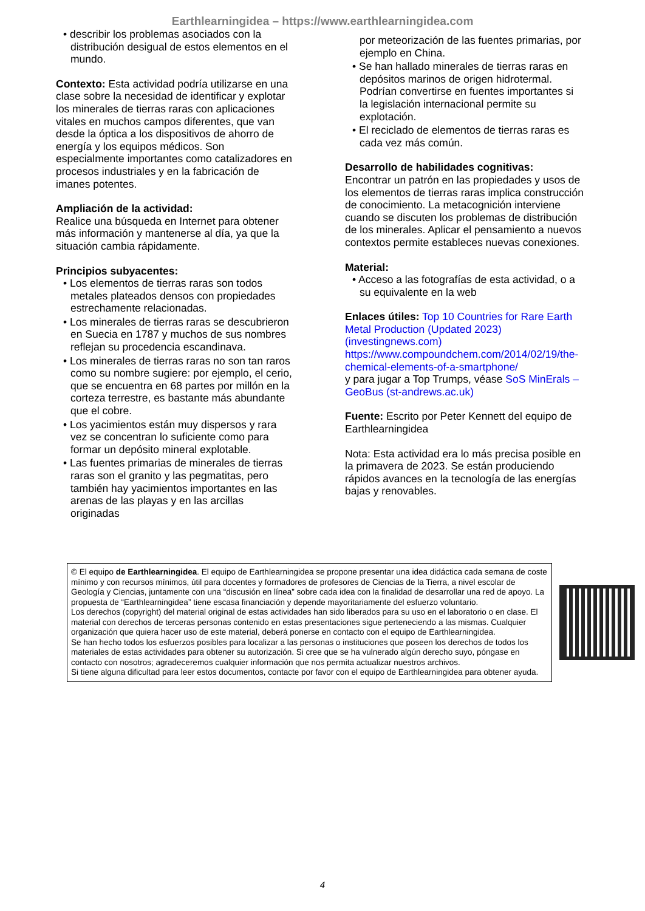Earthlearningidea – https://www.earthlearningidea.com
• describir los problemas asociados con la distribución desigual de estos elementos en el mundo.
Contexto: Esta actividad podría utilizarse en una clase sobre la necesidad de identificar y explotar los minerales de tierras raras con aplicaciones vitales en muchos campos diferentes, que van desde la óptica a los dispositivos de ahorro de energía y los equipos médicos. Son especialmente importantes como catalizadores en procesos industriales y en la fabricación de imanes potentes.
Ampliación de la actividad:
Realice una búsqueda en Internet para obtener más información y mantenerse al día, ya que la situación cambia rápidamente.
Principios subyacentes:
• Los elementos de tierras raras son todos metales plateados densos con propiedades estrechamente relacionadas.
• Los minerales de tierras raras se descubrieron en Suecia en 1787 y muchos de sus nombres reflejan su procedencia escandinava.
• Los minerales de tierras raras no son tan raros como su nombre sugiere: por ejemplo, el cerio, que se encuentra en 68 partes por millón en la corteza terrestre, es bastante más abundante que el cobre.
• Los yacimientos están muy dispersos y rara vez se concentran lo suficiente como para formar un depósito mineral explotable.
• Las fuentes primarias de minerales de tierras raras son el granito y las pegmatitas, pero también hay yacimientos importantes en las arenas de las playas y en las arcillas originadas
por meteorización de las fuentes primarias, por ejemplo en China.
• Se han hallado minerales de tierras raras en depósitos marinos de origen hidrotermal. Podrían convertirse en fuentes importantes si la legislación internacional permite su explotación.
• El reciclado de elementos de tierras raras es cada vez más común.
Desarrollo de habilidades cognitivas:
Encontrar un patrón en las propiedades y usos de los elementos de tierras raras implica construcción de conocimiento. La metacognición interviene cuando se discuten los problemas de distribución de los minerales. Aplicar el pensamiento a nuevos contextos permite estableces nuevas conexiones.
Material:
• Acceso a las fotografías de esta actividad, o a su equivalente en la web
Enlaces útiles: Top 10 Countries for Rare Earth Metal Production (Updated 2023) (investingnews.com)
https://www.compoundchem.com/2014/02/19/the-chemical-elements-of-a-smartphone/
y para jugar a Top Trumps, véase SoS MinErals – GeoBus (st-andrews.ac.uk)
Fuente: Escrito por Peter Kennett del equipo de Earthlearningidea
Nota: Esta actividad era lo más precisa posible en la primavera de 2023. Se están produciendo rápidos avances en la tecnología de las energías bajas y renovables.
© El equipo de Earthlearningidea. El equipo de Earthlearningidea se propone presentar una idea didáctica cada semana de coste mínimo y con recursos mínimos, útil para docentes y formadores de profesores de Ciencias de la Tierra, a nivel escolar de Geología y Ciencias, juntamente con una “discusión en línea” sobre cada idea con la finalidad de desarrollar una red de apoyo. La propuesta de “Earthlearningidea” tiene escasa financiación y depende mayoritariamente del esfuerzo voluntario.
Los derechos (copyright) del material original de estas actividades han sido liberados para su uso en el laboratorio o en clase. El material con derechos de terceras personas contenido en estas presentaciones sigue perteneciendo a las mismas. Cualquier organización que quiera hacer uso de este material, deberá ponerse en contacto con el equipo de Earthlearningidea.
Se han hecho todos los esfuerzos posibles para localizar a las personas o instituciones que poseen los derechos de todos los materiales de estas actividades para obtener su autorización. Si cree que se ha vulnerado algún derecho suyo, póngase en contacto con nosotros; agradeceremos cualquier información que nos permita actualizar nuestros archivos.
Si tiene alguna dificultad para leer estos documentos, contacte por favor con el equipo de Earthlearningidea para obtener ayuda.
4